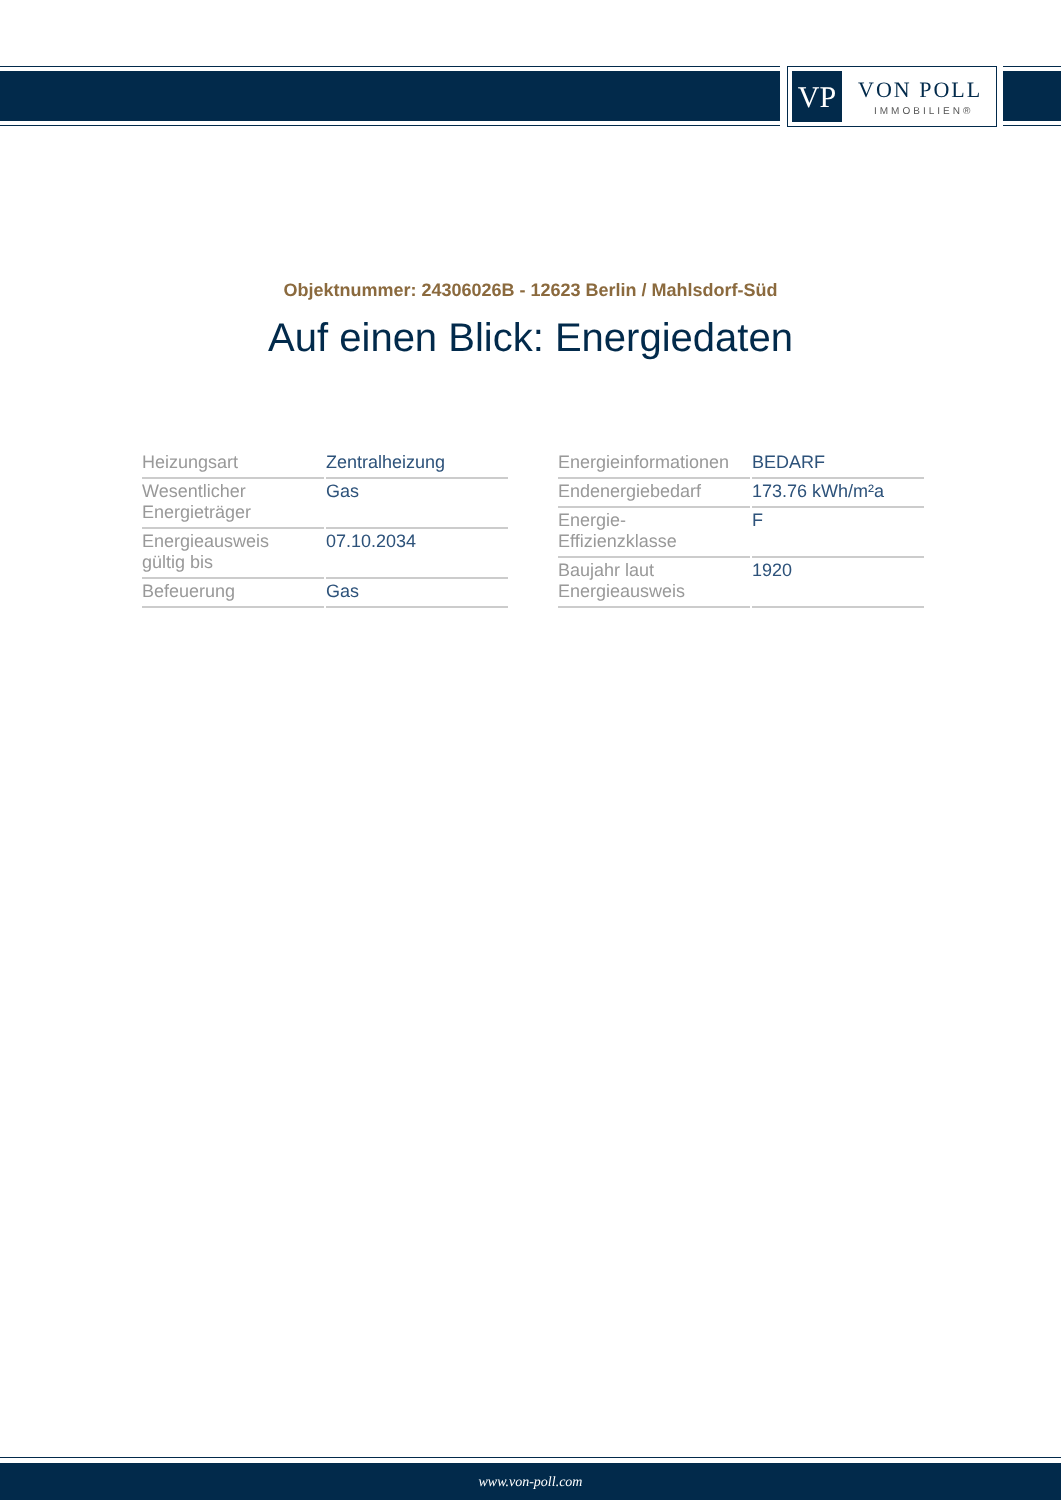VP VON POLL
IMMOBILIEN®
Objektnummer: 24306026B - 12623 Berlin / Mahlsdorf-Süd
Auf einen Blick: Energiedaten
| Heizungsart | Zentralheizung |
| Wesentlicher Energieträger | Gas |
| Energieausweis gültig bis | 07.10.2034 |
| Befeuerung | Gas |
| Energieinformationen | BEDARF |
| Endenergiebedarf | 173.76 kWh/m²a |
| Energie- Effizienzklasse | F |
| Baujahr laut Energieausweis | 1920 |
www.von-poll.com